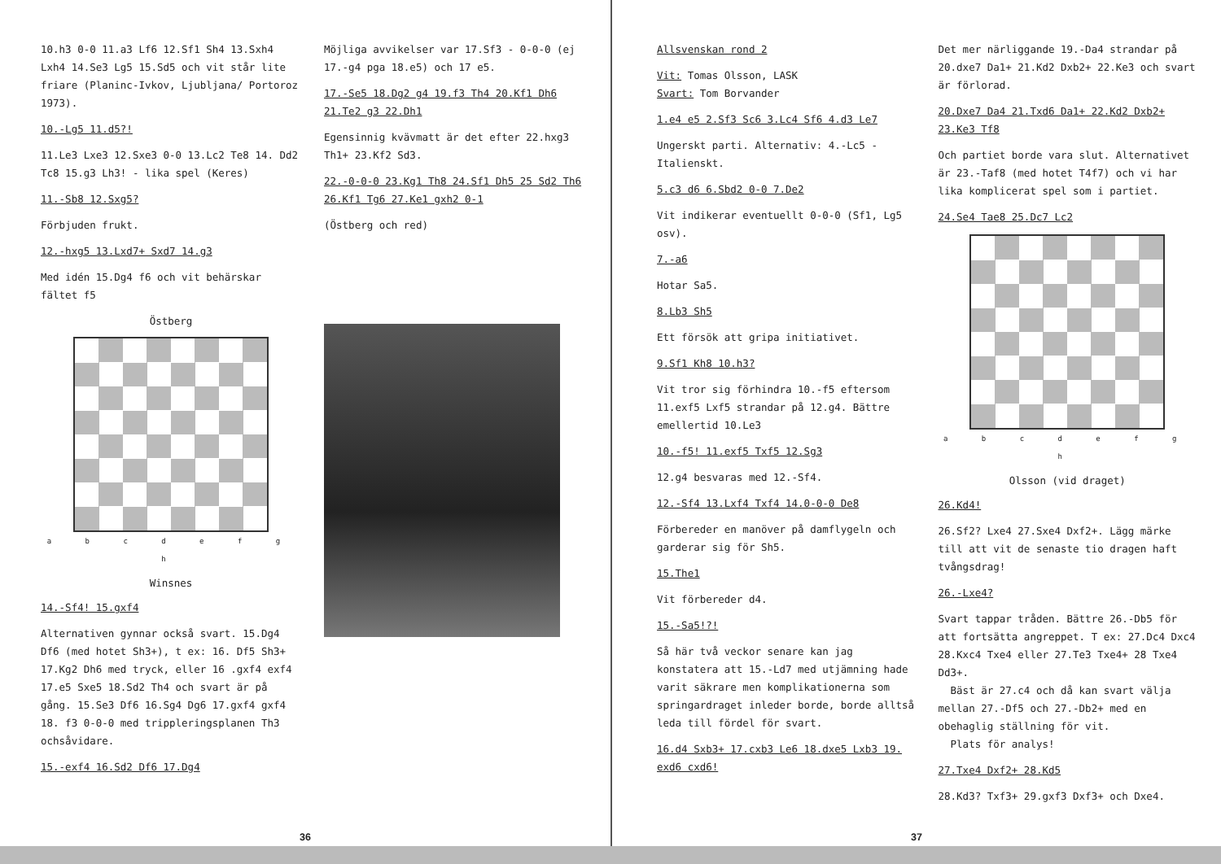10.h3 0-0 11.a3 Lf6 12.Sf1 Sh4 13.Sxh4 Lxh4 14.Se3 Lg5 15.Sd5 och vit står lite friare (Planinc-Ivkov, Ljubljana/ Portoroz 1973).
10.-Lg5 11.d5?!
11.Le3 Lxe3 12.Sxe3 0-0 13.Lc2 Te8 14. Dd2 Tc8 15.g3 Lh3! - lika spel (Keres)
11.-Sb8 12.Sxg5?
Förbjuden frukt.
12.-hxg5 13.Lxd7+ Sxd7 14.g3
Med idén 15.Dg4 f6 och vit behärskar fältet f5
Östberg
a b c d e f g h
Winsnes
14.-Sf4! 15.gxf4
Alternativen gynnar också svart. 15.Dg4 Df6 (med hotet Sh3+), t ex: 16. Df5 Sh3+ 17.Kg2 Dh6 med tryck, eller 16 .gxf4 exf4 17.e5 Sxe5 18.Sd2 Th4 och svart är på gång. 15.Se3 Df6 16.Sg4 Dg6 17.gxf4 gxf4 18. f3 0-0-0 med tripplerings­planen Th3 ochsåvidare.
15.-exf4 16.Sd2 Df6 17.Dg4
Möjliga avvikelser var 17.Sf3 - 0-0-0 (ej 17.-g4 pga 18.e5) och 17 e5.
17.-Se5 18.Dg2 g4 19.f3 Th4 20.Kf1 Dh6 21.Te2 g3 22.Dh1
Egensinnig kvävmatt är det efter 22.hxg3 Th1+ 23.Kf2 Sd3.
22.-0-0-0 23.Kg1 Th8 24.Sf1 Dh5 25 Sd2 Th6 26.Kf1 Tg6 27.Ke1 gxh2 0-1
(Östberg och red)
36
Allsvenskan rond 2
Vit: Tomas Olsson, LASK
Svart: Tom Borvander
1.e4 e5 2.Sf3 Sc6 3.Lc4 Sf6 4.d3 Le7
Ungerskt parti. Alternativ: 4.-Lc5 - Italienskt.
5.c3 d6 6.Sbd2 0-0 7.De2
Vit indikerar eventuellt 0-0-0 (Sf1, Lg5 osv).
7.-a6
Hotar Sa5.
8.Lb3 Sh5
Ett försök att gripa initiativet.
9.Sf1 Kh8 10.h3?
Vit tror sig förhindra 10.-f5 eftersom 11.exf5 Lxf5 strandar på 12.g4. Bättre emellertid 10.Le3
10.-f5! 11.exf5 Txf5 12.Sg3
12.g4 besvaras med 12.-Sf4.
12.-Sf4 13.Lxf4 Txf4 14.0-0-0 De8
Förbereder en manöver på damflygeln och garderar sig för Sh5.
15.The1
Vit förbereder d4.
15.-Sa5!?!
Så här två veckor senare kan jag konstatera att 15.-Ld7 med utjämning hade varit säkrare men komplikationerna som springardraget inleder borde, borde alltså leda till fördel för svart.
16.d4 Sxb3+ 17.cxb3 Le6 18.dxe5 Lxb3 19. exd6 cxd6!
Det mer närliggande 19.-Da4 strandar på 20.dxe7 Da1+ 21.Kd2 Dxb2+ 22.Ke3 och svart är förlorad.
20.Dxe7 Da4 21.Txd6 Da1+ 22.Kd2 Dxb2+ 23.Ke3 Tf8
Och partiet borde vara slut. Alternativet är 23.-Taf8 (med hotet T4f7) och vi har lika komplicerat spel som i partiet.
24.Se4 Tae8 25.Dc7 Lc2
a b c d e f g h
Olsson (vid draget)
26.Kd4!
26.Sf2? Lxe4 27.Sxe4 Dxf2+. Lägg märke till att vit de senaste tio dragen haft tvångsdrag!
26.-Lxe4?
Svart tappar tråden. Bättre 26.-Db5 för att fortsätta angreppet. T ex: 27.Dc4 Dxc4 28.Kxc4 Txe4 eller 27.Te3 Txe4+ 28 Txe4 Dd3+.
Bäst är 27.c4 och då kan svart välja mellan 27.-Df5 och 27.-Db2+ med en obehaglig ställning för vit.
Plats för analys!
27.Txe4 Dxf2+ 28.Kd5
28.Kd3? Txf3+ 29.gxf3 Dxf3+ och Dxe4.
37